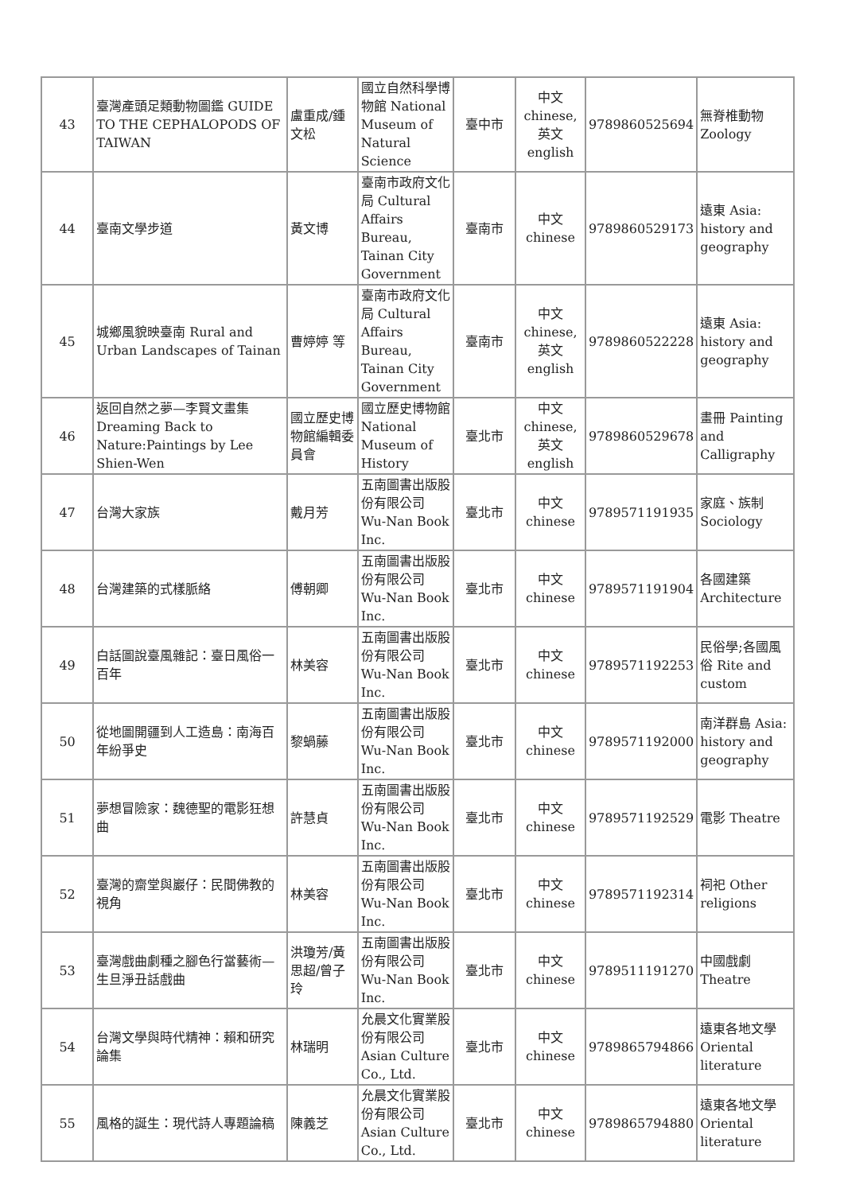| 43 | 臺灣產頭足類動物圖鑑 GUIDE TO THE CEPHALOPODS OF TAIWAN | 盧重成/鍾文松 | 國立自然科學博物館 National Museum of Natural Science | 臺中市 | 中文 chinese,英文english | 9789860525694 | 無脊椎動物 Zoology |
| 44 | 臺南文學步道 | 黃文博 | 臺南市政府文化局 Cultural Affairs Bureau, Tainan City Government | 臺南市 | 中文 chinese | 9789860529173 | 遠東 Asia: history and geography |
| 45 | 城鄉風貌映臺南 Rural and Urban Landscapes of Tainan | 曹婷婷 等 | 臺南市政府文化局 Cultural Affairs Bureau, Tainan City Government | 臺南市 | 中文 chinese,英文english | 9789860522228 | 遠東 Asia: history and geography |
| 46 | 返回自然之夢—李賢文畫集 Dreaming Back to Nature:Paintings by Lee Shien-Wen | 國立歷史博物館編輯委員會 | 國立歷史博物館 National Museum of History | 臺北市 | 中文 chinese,英文english | 9789860529678 | 畫冊 Painting and Calligraphy |
| 47 | 台灣大家族 | 戴月芳 | 五南圖書出版股份有限公司 Wu-Nan Book Inc. | 臺北市 | 中文 chinese | 9789571191935 | 家庭、族制 Sociology |
| 48 | 台灣建築的式樣脈絡 | 傅朝卿 | 五南圖書出版股份有限公司 Wu-Nan Book Inc. | 臺北市 | 中文 chinese | 9789571191904 | 各國建築 Architecture |
| 49 | 白話圖說臺風雜記：臺日風俗一百年 | 林美容 | 五南圖書出版股份有限公司 Wu-Nan Book Inc. | 臺北市 | 中文 chinese | 9789571192253 | 民俗學;各國風俗 Rite and custom |
| 50 | 從地圖開疆到人工造島：南海百年紛爭史 | 黎蝸藤 | 五南圖書出版股份有限公司 Wu-Nan Book Inc. | 臺北市 | 中文 chinese | 9789571192000 | 南洋群島 Asia: history and geography |
| 51 | 夢想冒險家：魏德聖的電影狂想曲 | 許慧貞 | 五南圖書出版股份有限公司 Wu-Nan Book Inc. | 臺北市 | 中文 chinese | 9789571192529 | 電影 Theatre |
| 52 | 臺灣的齋堂與巖仔：民間佛教的視角 | 林美容 | 五南圖書出版股份有限公司 Wu-Nan Book Inc. | 臺北市 | 中文 chinese | 9789571192314 | 祠祀 Other religions |
| 53 | 臺灣戲曲劇種之腳色行當藝術—生旦淨丑話戲曲 | 洪瓊芳/黃思超/曾子玲 | 五南圖書出版股份有限公司 Wu-Nan Book Inc. | 臺北市 | 中文 chinese | 9789511191270 | 中國戲劇 Theatre |
| 54 | 台灣文學與時代精神：賴和研究論集 | 林瑞明 | 允晨文化實業股份有限公司 Asian Culture Co., Ltd. | 臺北市 | 中文 chinese | 9789865794866 | 遠東各地文學 Oriental literature |
| 55 | 風格的誕生：現代詩人專題論稿 | 陳義芝 | 允晨文化實業股份有限公司 Asian Culture Co., Ltd. | 臺北市 | 中文 chinese | 9789865794880 | 遠東各地文學 Oriental literature |